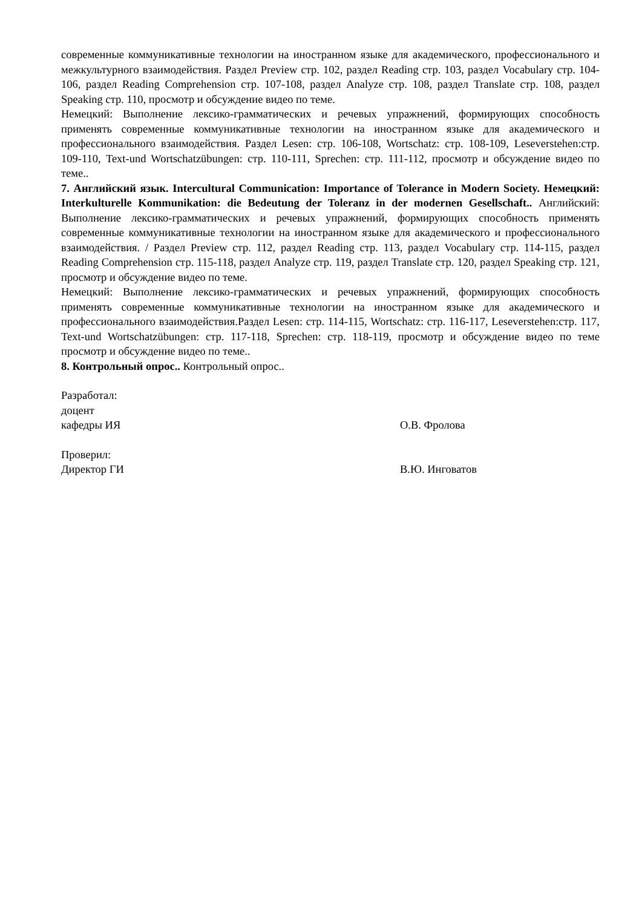современные коммуникативные технологии на иностранном языке для академического, профессионального и межкультурного взаимодействия. Раздел Preview стр. 102, раздел Reading стр. 103, раздел Vocabulary стр. 104-106, раздел Reading Comprehension стр. 107-108, раздел Analyze стр. 108, раздел Translate стр. 108, раздел Speaking стр. 110, просмотр и обсуждение видео по теме.
Немецкий: Выполнение лексико-грамматических и речевых упражнений, формирующих способность применять современные коммуникативные технологии на иностранном языке для академического и профессионального взаимодействия. Раздел Lesen: стр. 106-108, Wortschatz: стр. 108-109, Leseverstehen:стр. 109-110, Text-und Wortschatzübungen: стр. 110-111, Sprechen: стр. 111-112, просмотр и обсуждение видео по теме..
7. Английский язык. Intercultural Communication: Importance of Tolerance in Modern Society. Немецкий: Interkulturelle Kommunikation: die Bedeutung der Toleranz in der modernen Gesellschaft.. Английский: Выполнение лексико-грамматических и речевых упражнений, формирующих способность применять современные коммуникативные технологии на иностранном языке для академического и профессионального взаимодействия. / Раздел Preview стр. 112, раздел Reading стр. 113, раздел Vocabulary стр. 114-115, раздел Reading Comprehension стр. 115-118, раздел Analyze стр. 119, раздел Translate стр. 120, раздел Speaking стр. 121, просмотр и обсуждение видео по теме.
Немецкий: Выполнение лексико-грамматических и речевых упражнений, формирующих способность применять современные коммуникативные технологии на иностранном языке для академического и профессионального взаимодействия.Раздел Lesen: стр. 114-115, Wortschatz: стр. 116-117, Leseverstehen:стр. 117, Text-und Wortschatzübungen: стр. 117-118, Sprechen: стр. 118-119, просмотр и обсуждение видео по теме просмотр и обсуждение видео по теме..
8. Контрольный опрос.. Контрольный опрос..
Разработал:
доцент
кафедры ИЯ О.В. Фролова
Проверил:
Директор ГИ В.Ю. Инговатов